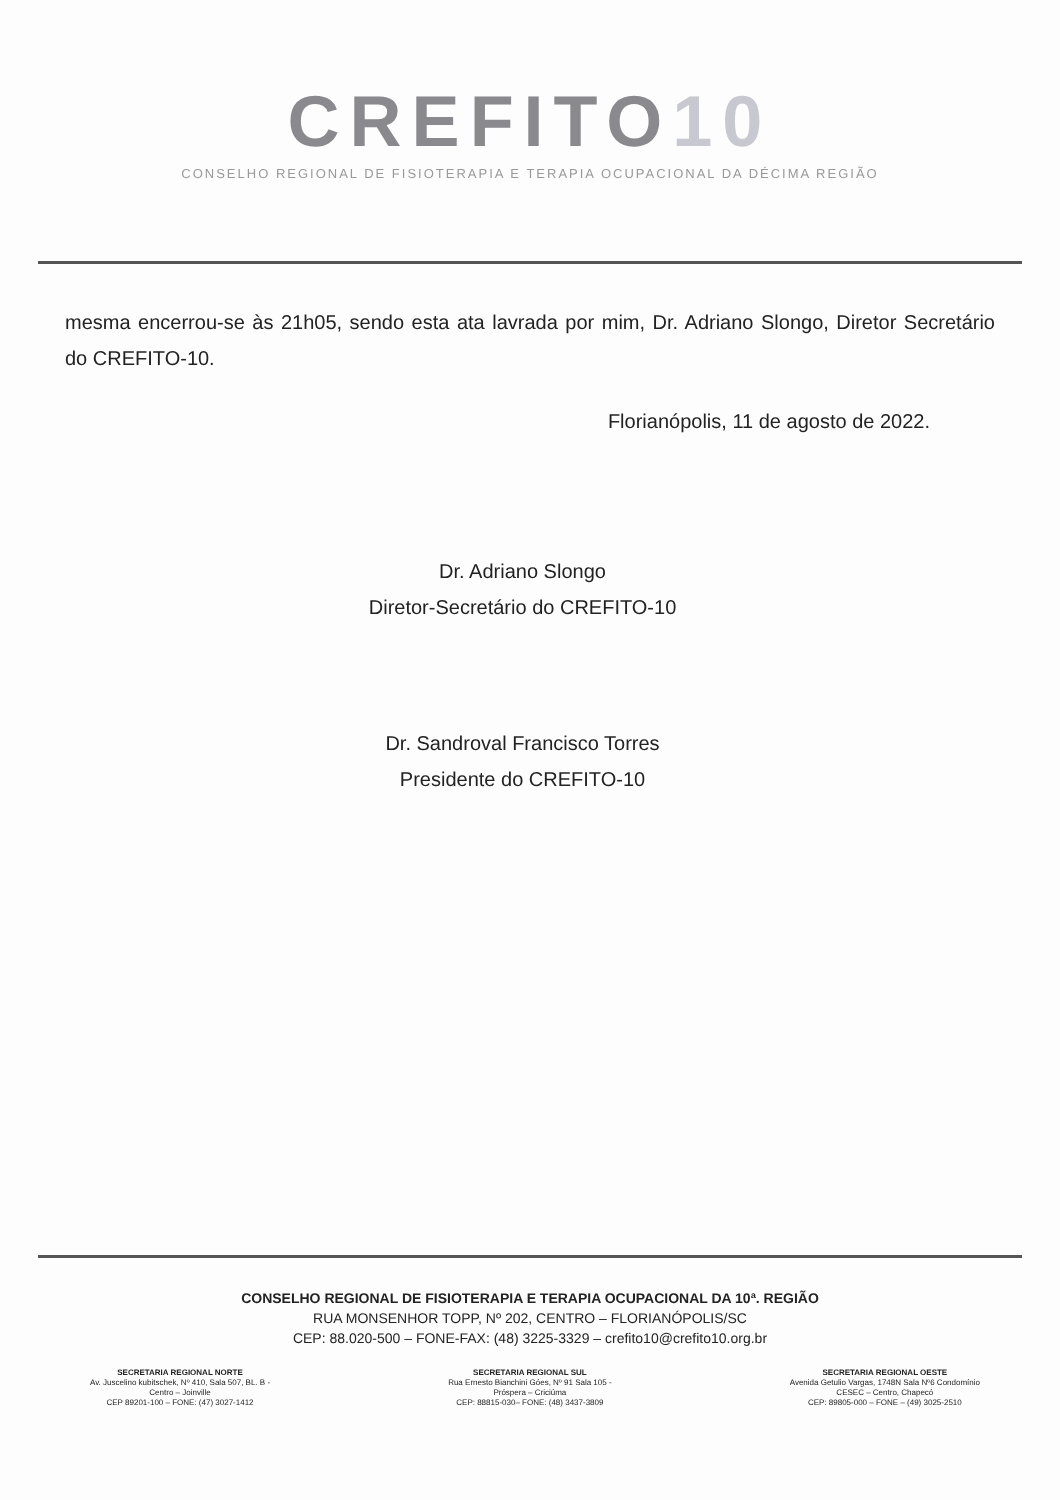CREFITO10
CONSELHO REGIONAL DE FISIOTERAPIA E TERAPIA OCUPACIONAL DA DÉCIMA REGIÃO
mesma encerrou-se às 21h05, sendo esta ata lavrada por mim, Dr. Adriano Slongo, Diretor Secretário do CREFITO-10.
Florianópolis, 11 de agosto de 2022.
Dr. Adriano Slongo
Diretor-Secretário do CREFITO-10
Dr. Sandroval Francisco Torres
Presidente do CREFITO-10
CONSELHO REGIONAL DE FISIOTERAPIA E TERAPIA OCUPACIONAL DA 10ª. REGIÃO
RUA MONSENHOR TOPP, Nº 202, CENTRO – FLORIANÓPOLIS/SC
CEP: 88.020-500 – FONE-FAX: (48) 3225-3329 – crefito10@crefito10.org.br
SECRETARIA REGIONAL NORTE
Av. Juscelino kubitschek, Nº 410, Sala 507, BL. B -
Centro – Joinville
CEP 89201-100 – FONE: (47) 3027-1412
SECRETARIA REGIONAL SUL
Rua Ernesto Bianchini Góes, Nº 91 Sala 105 -
Próspera – Criciúma
CEP: 88815-030– FONE: (48) 3437-3809
SECRETARIA REGIONAL OESTE
Avenida Getulio Vargas, 1748N Sala Nº6 Condomínio
CESEC – Centro, Chapecó
CEP: 89805-000 – FONE – (49) 3025-2510